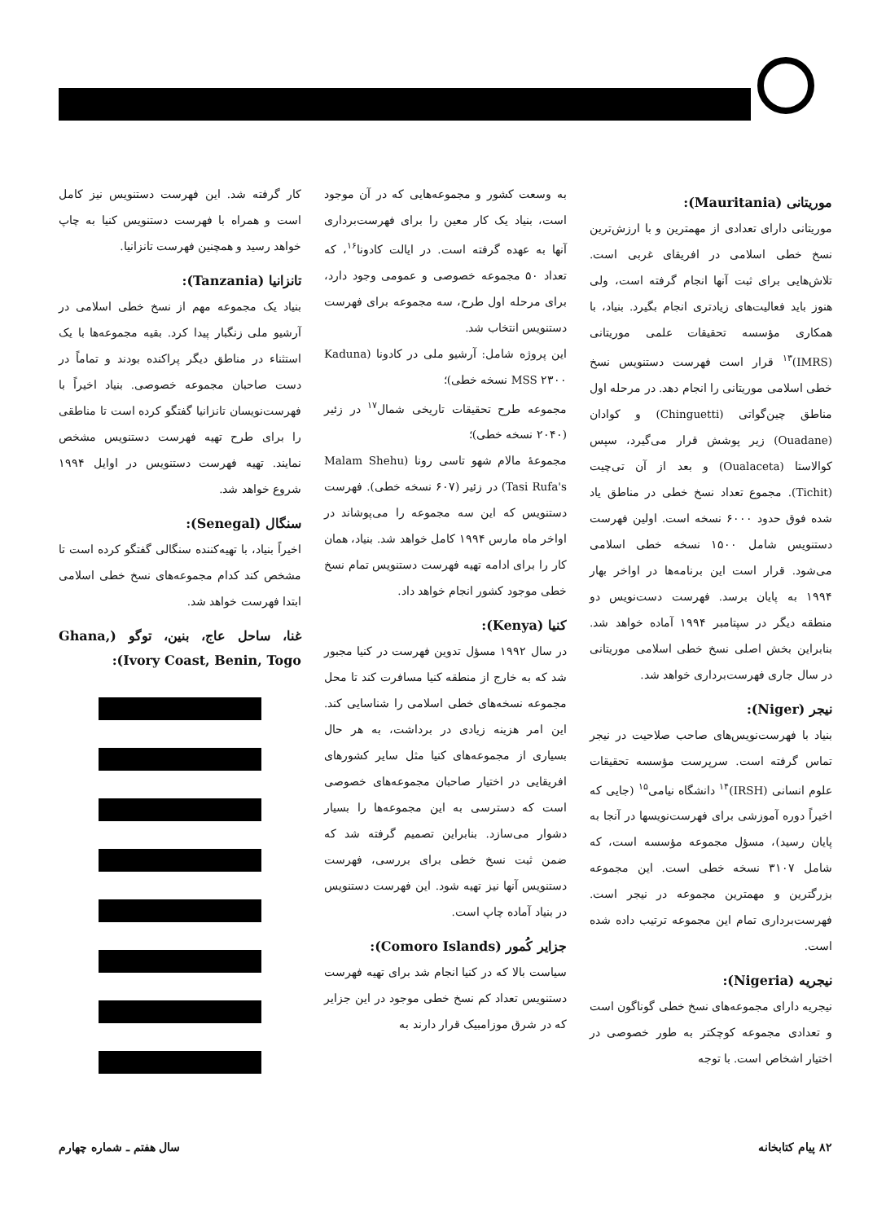موریتانی (Mauritania):
موریتانی دارای تعدادی از مهمترین و با ارزش‌ترین نسخ خطی اسلامی در افریقای غربی است. تلاش‌هایی برای ثبت آنها انجام گرفته است، ولی هنوز باید فعالیت‌های زیادتری انجام بگیرد. بنیاد، با همکاری مؤسسه تحقیقات علمی موریتانی (IMRS)<sup>۱۳</sup> قرار است فهرست دستنویس نسخ خطی اسلامی موریتانی را انجام دهد. در مرحله اول مناطق چین‌گواتی (Chinguetti) و کوادان (Ouadane) زیر پوشش قرار می‌گیرد، سپس کوالاستا (Oualaceta) و بعد از آن تی‌چیت (Tichit). مجموع تعداد نسخ خطی در مناطق یاد شده فوق حدود ۶۰۰۰ نسخه است. اولین فهرست دستنویس شامل ۱۵۰۰ نسخه خطی اسلامی می‌شود. قرار است این برنامه‌ها در اواخر بهار ۱۹۹۴ به پایان برسد. فهرست دست‌نویس دو منطقه دیگر در سپتامبر ۱۹۹۴ آماده خواهد شد. بنابراین بخش اصلی نسخ خطی اسلامی موریتانی در سال جاری فهرست‌برداری خواهد شد.
نیجر (Niger):
بنیاد با فهرست‌نویس‌های صاحب صلاحیت در نیجر تماس گرفته است. سرپرست مؤسسه تحقیقات علوم انسانی (IRSH)<sup>۱۴</sup> دانشگاه نیامی<sup>۱۵</sup> (جایی که اخیراً دوره آموزشی برای فهرست‌نویسها در آنجا به پایان رسید)، مسؤل مجموعه مؤسسه است، که شامل ۳۱۰۷ نسخه خطی است. این مجموعه بزرگترین و مهمترین مجموعه در نیجر است. فهرست‌برداری تمام این مجموعه ترتیب داده شده است.
نیجریه (Nigeria):
نیجریه دارای مجموعه‌های نسخ خطی گوناگون است و تعدادی مجموعه کوچکتر به طور خصوصی در اختیار اشخاص است. با توجه
به وسعت کشور و مجموعه‌هایی که در آن موجود است، بنیاد یک کار معین را برای فهرست‌برداری آنها به عهده گرفته است. در ایالت کادونا<sup>۱۶</sup>، که تعداد ۵۰ مجموعه خصوصی و عمومی وجود دارد، برای مرحله اول طرح، سه مجموعه برای فهرست دستنویس انتخاب شد.
این پروژه شامل: آرشیو ملی در کادونا (Kaduna MSS ۲۳۰۰ نسخه خطی)؛
مجموعه طرح تحقیقات تاریخی شمال<sup>۱۷</sup> در زئیر (۲۰۴۰ نسخه خطی)؛
مجموعهٔ مالام شهو تاسی رونا (Malam Shehu Tasi Rufa's) در زئیر (۶۰۷ نسخه خطی). فهرست دستنویس که این سه مجموعه را می‌پوشاند در اواخر ماه مارس ۱۹۹۴ کامل خواهد شد. بنیاد، همان کار را برای ادامه تهیه فهرست دستنویس تمام نسخ خطی موجود کشور انجام خواهد داد.
کنیا (Kenya):
در سال ۱۹۹۲ مسؤل تدوین فهرست در کنیا مجبور شد که به خارج از منطقه کنیا مسافرت کند تا محل مجموعه نسخه‌های خطی اسلامی را شناسایی کند. این امر هزینه زیادی در برداشت، به هر حال بسیاری از مجموعه‌های کنیا مثل سایر کشورهای افریقایی در اختیار صاحبان مجموعه‌های خصوصی است که دسترسی به این مجموعه‌ها را بسیار دشوار می‌سازد. بنابراین تصمیم گرفته شد که ضمن ثبت نسخ خطی برای بررسی، فهرست دستنویس آنها نیز تهیه شود. این فهرست دستنویس در بنیاد آماده چاپ است.
جزایر کُمور (Comoro Islands):
سیاست بالا که در کنیا انجام شد برای تهیه فهرست دستنویس تعداد کم نسخ خطی موجود در این جزایر که در شرق موزامبیک قرار دارند به
کار گرفته شد. این فهرست دستنویس نیز کامل است و همراه با فهرست دستنویس کنیا به چاپ خواهد رسید و همچنین فهرست تانزانیا.
تانزانیا (Tanzania):
بنیاد یک مجموعه مهم از نسخ خطی اسلامی در آرشیو ملی زنگبار پیدا کرد. بقیه مجموعه‌ها با یک استثناء در مناطق دیگر پراکنده بودند و تماماً در دست صاحبان مجموعه خصوصی. بنیاد اخیراً با فهرست‌نویسان تانزانیا گفتگو کرده است تا مناطقی را برای طرح تهیه فهرست دستنویس مشخص نمایند. تهیه فهرست دستنویس در اوایل ۱۹۹۴ شروع خواهد شد.
سنگال (Senegal):
اخیراً بنیاد، با تهیه‌کننده سنگالی گفتگو کرده است تا مشخص کند کدام مجموعه‌های نسخ خطی اسلامی ابتدا فهرست خواهد شد.
غنا، ساحل عاج، بنین، توگو (Ghana, Ivory Coast, Benin, Togo):
۸۲ پیام کتابخانه سال هفتم ـ شماره چهارم